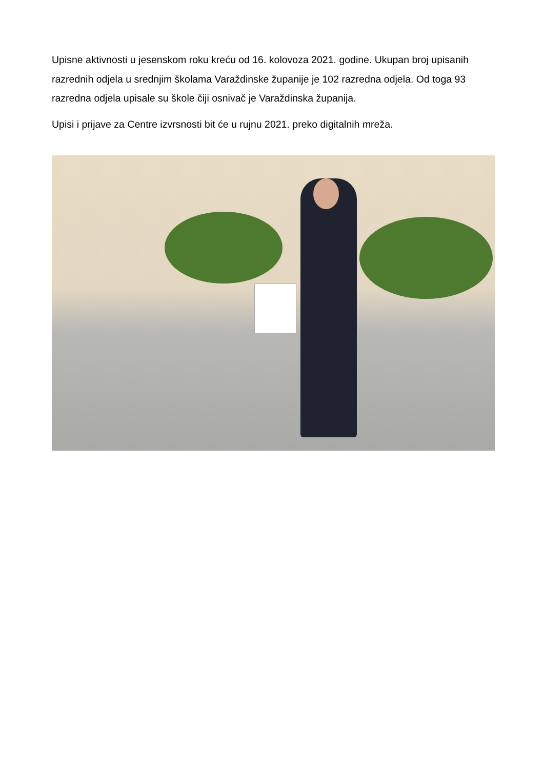Upisne aktivnosti u jesenskom roku kreću od 16. kolovoza 2021. godine. Ukupan broj upisanih razrednih odjela u srednjim školama Varaždinske županije je 102 razredna odjela. Od toga 93 razredna odjela upisale su škole čiji osnivač je Varaždinska županija.
Upisi i prijave za Centre izvrsnosti bit će u rujnu 2021. preko digitalnih mreža.